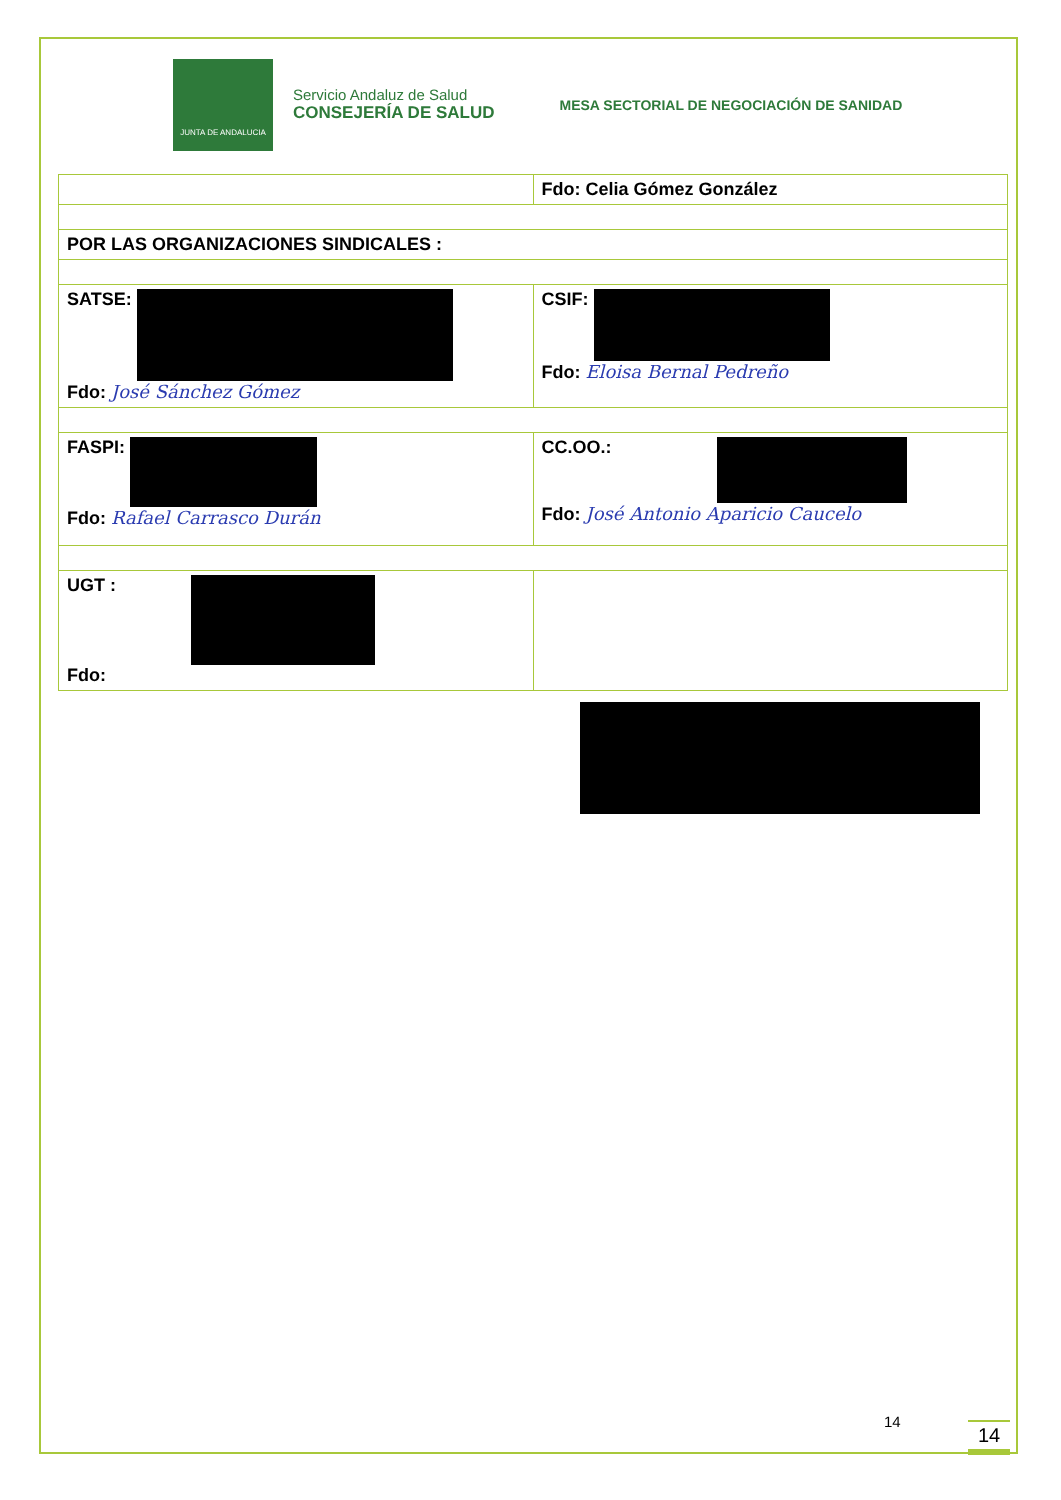JUNTA DE ANDALUCIA
Servicio Andaluz de Salud
CONSEJERÍA DE SALUD
MESA SECTORIAL DE NEGOCIACIÓN DE SANIDAD
| | Fdo: Celia Gómez González |
| POR LAS ORGANIZACIONES SINDICALES : | |
| SATSE: Fdo: José Sánchez Gómez | CSIF: Fdo: Eloisa Bernal Pedreño |
| FASPI: Fdo: Rafael Carrasco Durán | CC.OO.: Fdo: José Antonio Aparicio Caucelo |
| UGT : Fdo: | |
14 14